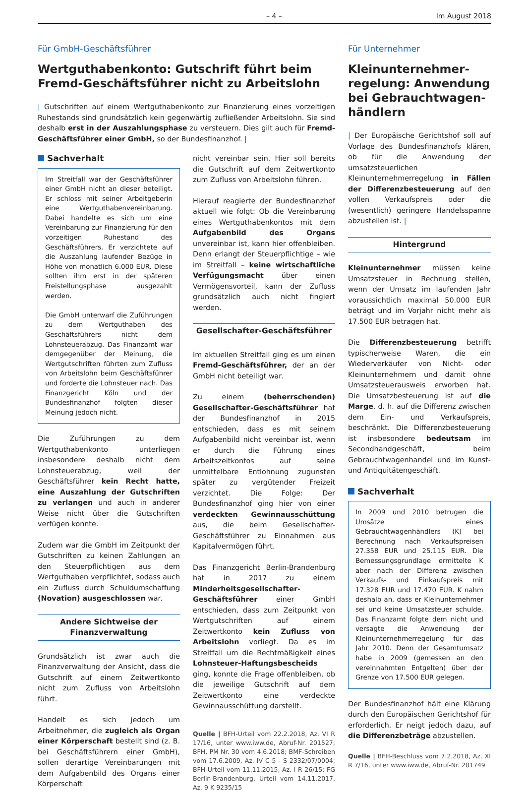– 4 – Im August 2018
Für GmbH-Geschäftsführer
Wertguthabenkonto: Gutschrift führt beim Fremd-Geschäftsführer nicht zu Arbeitslohn
| Gutschriften auf einem Wertguthabenkonto zur Finanzierung eines vorzeitigen Ruhestands sind grundsätzlich kein gegenwärtig zufließender Arbeitslohn. Sie sind deshalb erst in der Auszahlungsphase zu versteuern. Dies gilt auch für Fremd-Geschäftsführer einer GmbH, so der Bundesfinanzhof. |
Sachverhalt
Im Streitfall war der Geschäftsführer einer GmbH nicht an dieser beteiligt. Er schloss mit seiner Arbeitgeberin eine Wertguthabenvereinbarung. Dabei handelte es sich um eine Vereinbarung zur Finanzierung für den vorzeitigen Ruhestand des Geschäftsführers. Er verzichtete auf die Auszahlung laufender Bezüge in Höhe von monatlich 6.000 EUR. Diese sollten ihm erst in der späteren Freistellungsphase ausgezahlt werden.
Die GmbH unterwarf die Zuführungen zu dem Wertguthaben des Geschäftsführers nicht dem Lohnsteuerabzug. Das Finanzamt war demgegenüber der Meinung, die Wertgutschriften führten zum Zufluss von Arbeitslohn beim Geschäftsführer und forderte die Lohnsteuer nach. Das Finanzgericht Köln und der Bundesfinanzhof folgten dieser Meinung jedoch nicht.
Die Zuführungen zu dem Wertguthabenkonto unterliegen insbesondere deshalb nicht dem Lohnsteuerabzug, weil der Geschäftsführer kein Recht hatte, eine Auszahlung der Gutschriften zu verlangen und auch in anderer Weise nicht über die Gutschriften verfügen konnte.
Zudem war die GmbH im Zeitpunkt der Gutschriften zu keinen Zahlungen an den Steuerpflichtigen aus dem Wertguthaben verpflichtet, sodass auch ein Zufluss durch Schuldumschaffung (Novation) ausgeschlossen war.
Andere Sichtweise der Finanzverwaltung
Grundsätzlich ist zwar auch die Finanzverwaltung der Ansicht, dass die Gutschrift auf einem Zeitwertkonto nicht zum Zufluss von Arbeitslohn führt.
Handelt es sich jedoch um Arbeitnehmer, die zugleich als Organ einer Körperschaft bestellt sind (z. B. bei Geschäftsführern einer GmbH), sollen derartige Vereinbarungen mit dem Aufgabenbild des Organs einer Körperschaft
nicht vereinbar sein. Hier soll bereits die Gutschrift auf dem Zeitwertkonto zum Zufluss von Arbeitslohn führen.
Hierauf reagierte der Bundesfinanzhof aktuell wie folgt: Ob die Vereinbarung eines Wertguthabenkontos mit dem Aufgabenbild des Organs unvereinbar ist, kann hier offenbleiben. Denn erlangt der Steuerpflichtige – wie im Streitfall – keine wirtschaftliche Verfügungsmacht über einen Vermögensvorteil, kann der Zufluss grundsätzlich auch nicht fingiert werden.
Gesellschafter-Geschäftsführer
Im aktuellen Streitfall ging es um einen Fremd-Geschäftsführer, der an der GmbH nicht beteiligt war.
Zu einem (beherrschenden) Gesellschafter-Geschäftsführer hat der Bundesfinanzhof in 2015 entschieden, dass es mit seinem Aufgabenbild nicht vereinbar ist, wenn er durch die Führung eines Arbeitszeitkontos auf seine unmittelbare Entlohnung zugunsten später zu vergütender Freizeit verzichtet. Die Folge: Der Bundesfinanzhof ging hier von einer verdeckten Gewinnausschüttung aus, die beim Gesellschafter-Geschäftsführer zu Einnahmen aus Kapitalvermögen führt.
Das Finanzgericht Berlin-Brandenburg hat in 2017 zu einem Minderheitsgesellschafter-Geschäftsführer einer GmbH entschieden, dass zum Zeitpunkt von Wertgutschriften auf einem Zeitwertkonto kein Zufluss von Arbeitslohn vorliegt. Da es im Streitfall um die Rechtmäßigkeit eines Lohnsteuer-Haftungsbescheids ging, konnte die Frage offenbleiben, ob die jeweilige Gutschrift auf dem Zeitwertkonto eine verdeckte Gewinnausschüttung darstellt.
Quelle | BFH-Urteil vom 22.2.2018, Az. VI R 17/16, unter www.iww.de, Abruf-Nr. 201527; BFH, PM Nr. 30 vom 4.6.2018; BMF-Schreiben vom 17.6.2009, Az. IV C 5 - S 2332/07/0004; BFH-Urteil vom 11.11.2015, Az. I R 26/15; FG Berlin-Brandenburg, Urteil vom 14.11.2017, Az. 9 K 9235/15
Für Unternehmer
Kleinunternehmer-regelung: Anwendung bei Gebrauchtwagen-händlern
| Der Europäische Gerichtshof soll auf Vorlage des Bundesfinanzhofs klären, ob für die Anwendung der umsatzsteuerlichen Kleinunternehmerregelung in Fällen der Differenzbesteuerung auf den vollen Verkaufspreis oder die (wesentlich) geringere Handelsspanne abzustellen ist. |
Hintergrund
Kleinunternehmer müssen keine Umsatzsteuer in Rechnung stellen, wenn der Umsatz im laufenden Jahr voraussichtlich maximal 50.000 EUR beträgt und im Vorjahr nicht mehr als 17.500 EUR betragen hat.
Die Differenzbesteuerung betrifft typischerweise Waren, die ein Wiederverkäufer von Nicht- oder Kleinunternehmern und damit ohne Umsatzsteuerausweis erworben hat. Die Umsatzbesteuerung ist auf die Marge, d. h. auf die Differenz zwischen dem Ein- und Verkaufspreis, beschränkt. Die Differenzbesteuerung ist insbesondere bedeutsam im Secondhandgeschäft, beim Gebrauchtwagenhandel und im Kunst- und Antiquitätengeschäft.
Sachverhalt
In 2009 und 2010 betrugen die Umsätze eines Gebrauchtwagenhändlers (K) bei Berechnung nach Verkaufspreisen 27.358 EUR und 25.115 EUR. Die Bemessungsgrundlage ermittelte K aber nach der Differenz zwischen Verkaufs- und Einkaufspreis mit 17.328 EUR und 17.470 EUR. K nahm deshalb an, dass er Kleinunternehmer sei und keine Umsatzsteuer schulde. Das Finanzamt folgte dem nicht und versagte die Anwendung der Kleinunternehmerregelung für das Jahr 2010. Denn der Gesamtumsatz habe in 2009 (gemessen an den vereinnahmten Entgelten) über der Grenze von 17.500 EUR gelegen.
Der Bundesfinanzhof hält eine Klärung durch den Europäischen Gerichtshof für erforderlich. Er neigt jedoch dazu, auf die Differenzbeträge abzustellen.
Quelle | BFH-Beschluss vom 7.2.2018, Az. XI R 7/16, unter www.iww.de, Abruf-Nr. 201749